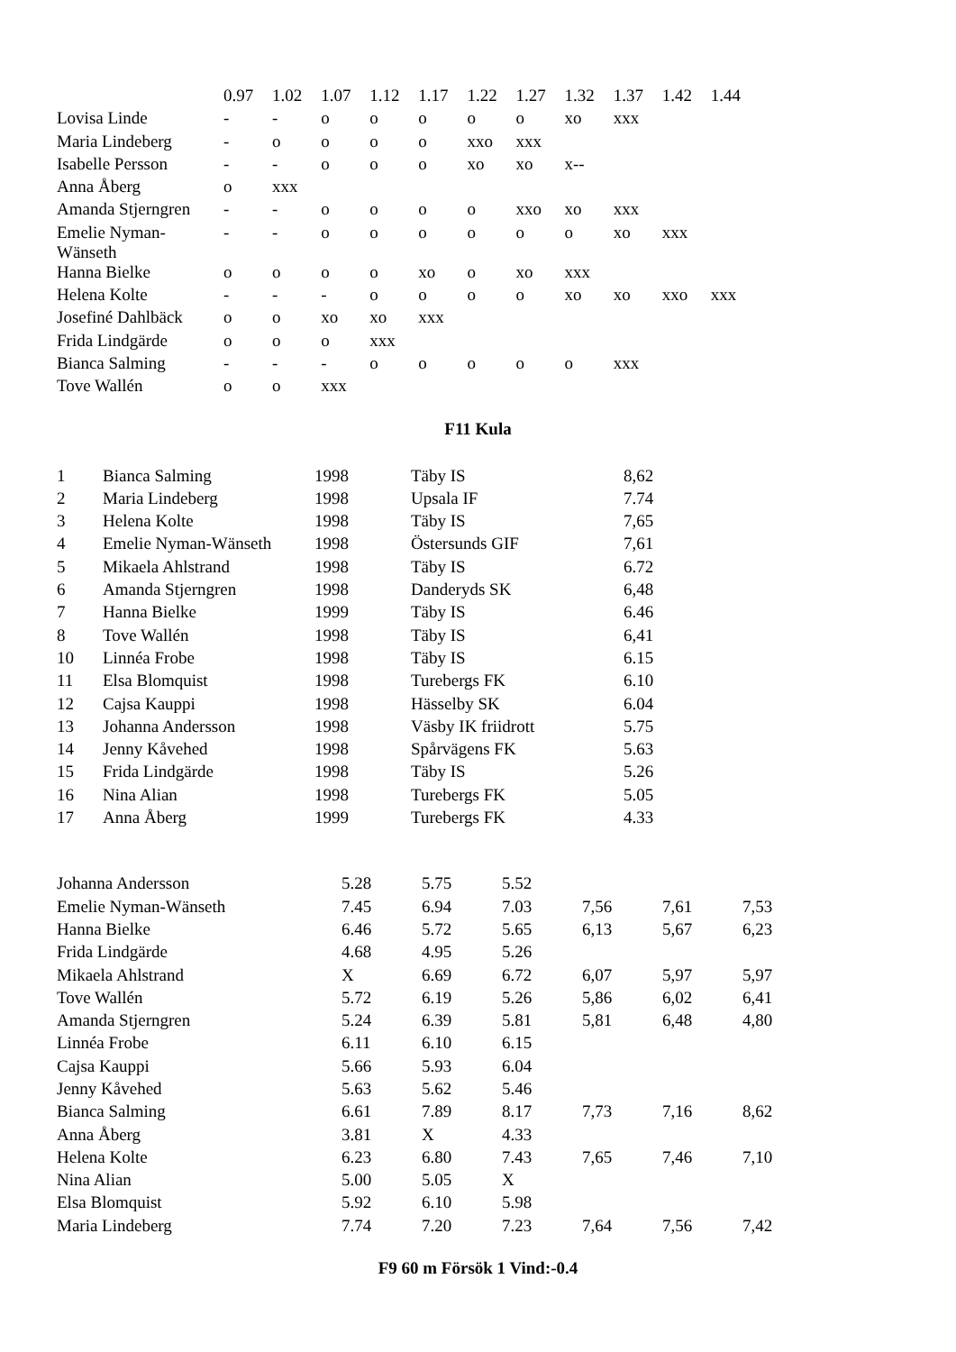| | 0.97 | 1.02 | 1.07 | 1.12 | 1.17 | 1.22 | 1.27 | 1.32 | 1.37 | 1.42 | 1.44 |
| Lovisa Linde | - | - | o | o | o | o | o | xo | xxx | | |
| Maria Lindeberg | - | o | o | o | o | xxo | xxx | | | | |
| Isabelle Persson | - | - | o | o | o | xo | xo | x-- | | | |
| Anna Åberg | o | xxx | | | | | | | | | |
| Amanda Stjerngren | - | - | o | o | o | o | xxo | xo | xxx | | |
| Emelie Nyman- Wänseth | - | - | o | o | o | o | o | o | xo | xxx | |
| Hanna Bielke | o | o | o | o | xo | o | xo | xxx | | | |
| Helena Kolte | - | - | - | o | o | o | o | xo | xo | xxo | xxx |
| Josefiné Dahlbäck | o | o | xo | xo | xxx | | | | | | |
| Frida Lindgärde | o | o | o | xxx | | | | | | | |
| Bianca Salming | - | - | - | o | o | o | o | o | xxx | | |
| Tove Wallén | o | o | xxx | | | | | | | | |
F11 Kula
| 1 | Bianca Salming | 1998 | Täby IS | 8,62 |
| 2 | Maria Lindeberg | 1998 | Upsala IF | 7.74 |
| 3 | Helena Kolte | 1998 | Täby IS | 7,65 |
| 4 | Emelie Nyman-Wänseth | 1998 | Östersunds GIF | 7,61 |
| 5 | Mikaela Ahlstrand | 1998 | Täby IS | 6.72 |
| 6 | Amanda Stjerngren | 1998 | Danderyds SK | 6,48 |
| 7 | Hanna Bielke | 1999 | Täby IS | 6.46 |
| 8 | Tove Wallén | 1998 | Täby IS | 6,41 |
| 10 | Linnéa Frobe | 1998 | Täby IS | 6.15 |
| 11 | Elsa Blomquist | 1998 | Turebergs FK | 6.10 |
| 12 | Cajsa Kauppi | 1998 | Hässelby SK | 6.04 |
| 13 | Johanna Andersson | 1998 | Väsby IK friidrott | 5.75 |
| 14 | Jenny Kåvehed | 1998 | Spårvägens FK | 5.63 |
| 15 | Frida Lindgärde | 1998 | Täby IS | 5.26 |
| 16 | Nina Alian | 1998 | Turebergs FK | 5.05 |
| 17 | Anna Åberg | 1999 | Turebergs FK | 4.33 |
| Johanna Andersson | 5.28 | 5.75 | 5.52 | | | |
| Emelie Nyman-Wänseth | 7.45 | 6.94 | 7.03 | 7,56 | 7,61 | 7,53 |
| Hanna Bielke | 6.46 | 5.72 | 5.65 | 6,13 | 5,67 | 6,23 |
| Frida Lindgärde | 4.68 | 4.95 | 5.26 | | | |
| Mikaela Ahlstrand | X | 6.69 | 6.72 | 6,07 | 5,97 | 5,97 |
| Tove Wallén | 5.72 | 6.19 | 5.26 | 5,86 | 6,02 | 6,41 |
| Amanda Stjerngren | 5.24 | 6.39 | 5.81 | 5,81 | 6,48 | 4,80 |
| Linnéa Frobe | 6.11 | 6.10 | 6.15 | | | |
| Cajsa Kauppi | 5.66 | 5.93 | 6.04 | | | |
| Jenny Kåvehed | 5.63 | 5.62 | 5.46 | | | |
| Bianca Salming | 6.61 | 7.89 | 8.17 | 7,73 | 7,16 | 8,62 |
| Anna Åberg | 3.81 | X | 4.33 | | | |
| Helena Kolte | 6.23 | 6.80 | 7.43 | 7,65 | 7,46 | 7,10 |
| Nina Alian | 5.00 | 5.05 | X | | | |
| Elsa Blomquist | 5.92 | 6.10 | 5.98 | | | |
| Maria Lindeberg | 7.74 | 7.20 | 7.23 | 7,64 | 7,56 | 7,42 |
F9 60 m Försök 1 Vind:-0.4